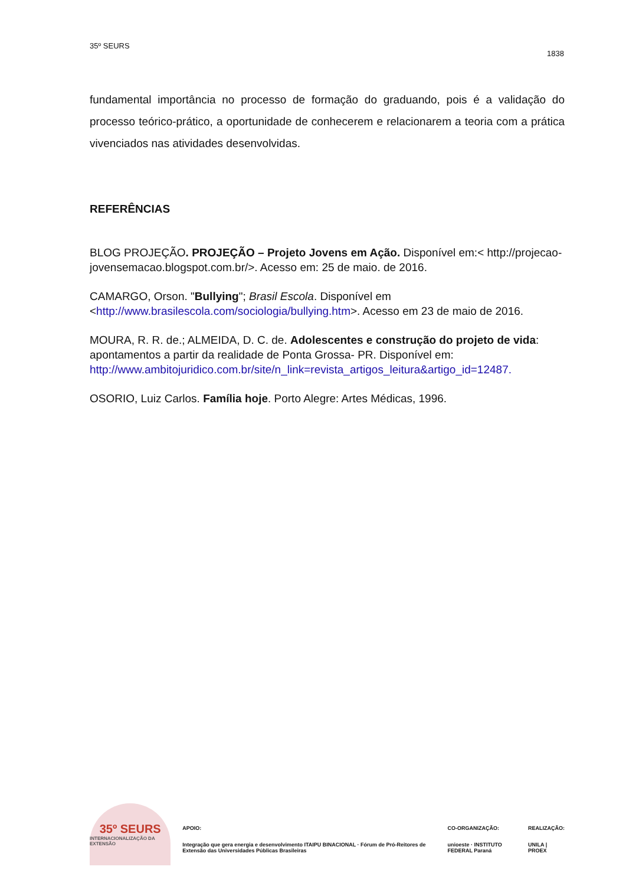35º SEURS
1838
fundamental importância no processo de formação do graduando, pois é a validação do processo teórico-prático, a oportunidade de conhecerem e relacionarem a teoria com a prática vivenciados nas atividades desenvolvidas.
REFERÊNCIAS
BLOG PROJEÇÃO. PROJEÇÃO – Projeto Jovens em Ação. Disponível em:< http://projecao-jovensemacao.blogspot.com.br/>. Acesso em: 25 de maio. de 2016.
CAMARGO, Orson. "Bullying"; Brasil Escola. Disponível em <http://www.brasilescola.com/sociologia/bullying.htm>. Acesso em 23 de maio de 2016.
MOURA, R. R. de.; ALMEIDA, D. C. de. Adolescentes e construção do projeto de vida: apontamentos a partir da realidade de Ponta Grossa- PR. Disponível em: http://www.ambitojuridico.com.br/site/n_link=revista_artigos_leitura&artigo_id=12487.
OSORIO, Luiz Carlos. Família hoje. Porto Alegre: Artes Médicas, 1996.
35º SEURS
INTERNACIONALIZAÇÃO DA EXTENSÃO
APOIO:
Integração que gera energia e desenvolvimento ITAIPU BINACIONAL · Fórum de Pró-Reitores de Extensão das Universidades Públicas Brasileiras
CO-ORGANIZAÇÃO:
unioeste · INSTITUTO FEDERAL Paraná
REALIZAÇÃO:
UNILA | PROEX